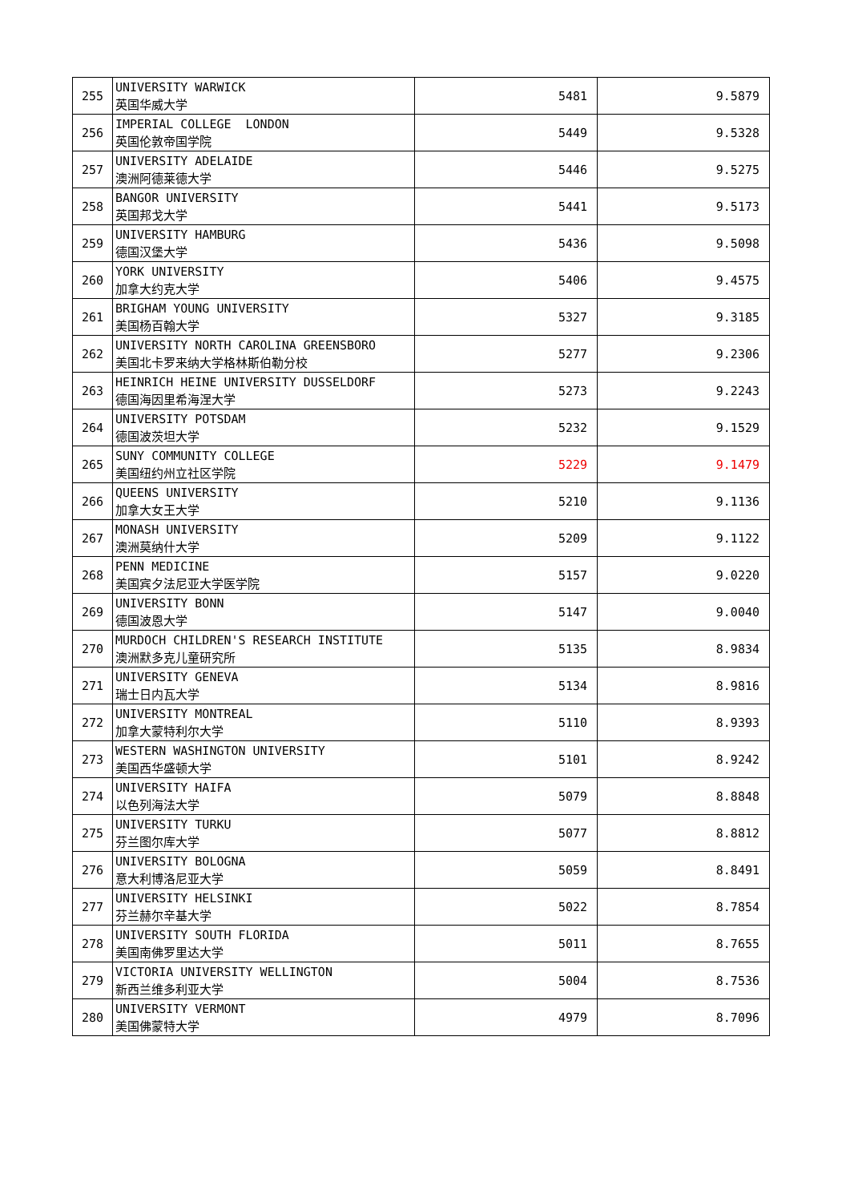| 255 | UNIVERSITY WARWICK 英国华威大学 | 5481 | 9.5879 |
| 256 | IMPERIAL COLLEGE LONDON 英国伦敦帝国学院 | 5449 | 9.5328 |
| 257 | UNIVERSITY ADELAIDE 澳洲阿德莱德大学 | 5446 | 9.5275 |
| 258 | BANGOR UNIVERSITY 英国邦戈大学 | 5441 | 9.5173 |
| 259 | UNIVERSITY HAMBURG 德国汉堡大学 | 5436 | 9.5098 |
| 260 | YORK UNIVERSITY 加拿大约克大学 | 5406 | 9.4575 |
| 261 | BRIGHAM YOUNG UNIVERSITY 美国杨百翰大学 | 5327 | 9.3185 |
| 262 | UNIVERSITY NORTH CAROLINA GREENSBORO 美国北卡罗来纳大学格林斯伯勒分校 | 5277 | 9.2306 |
| 263 | HEINRICH HEINE UNIVERSITY DUSSELDORF 德国海因里希海涅大学 | 5273 | 9.2243 |
| 264 | UNIVERSITY POTSDAM 德国波茨坦大学 | 5232 | 9.1529 |
| 265 | SUNY COMMUNITY COLLEGE 美国纽约州立社区学院 | 5229 | 9.1479 |
| 266 | QUEENS UNIVERSITY 加拿大女王大学 | 5210 | 9.1136 |
| 267 | MONASH UNIVERSITY 澳洲莫纳什大学 | 5209 | 9.1122 |
| 268 | PENN MEDICINE 美国宾夕法尼亚大学医学院 | 5157 | 9.0220 |
| 269 | UNIVERSITY BONN 德国波恩大学 | 5147 | 9.0040 |
| 270 | MURDOCH CHILDREN'S RESEARCH INSTITUTE 澳洲默多克儿童研究所 | 5135 | 8.9834 |
| 271 | UNIVERSITY GENEVA 瑞士日内瓦大学 | 5134 | 8.9816 |
| 272 | UNIVERSITY MONTREAL 加拿大蒙特利尔大学 | 5110 | 8.9393 |
| 273 | WESTERN WASHINGTON UNIVERSITY 美国西华盛顿大学 | 5101 | 8.9242 |
| 274 | UNIVERSITY HAIFA 以色列海法大学 | 5079 | 8.8848 |
| 275 | UNIVERSITY TURKU 芬兰图尔库大学 | 5077 | 8.8812 |
| 276 | UNIVERSITY BOLOGNA 意大利博洛尼亚大学 | 5059 | 8.8491 |
| 277 | UNIVERSITY HELSINKI 芬兰赫尔辛基大学 | 5022 | 8.7854 |
| 278 | UNIVERSITY SOUTH FLORIDA 美国南佛罗里达大学 | 5011 | 8.7655 |
| 279 | VICTORIA UNIVERSITY WELLINGTON 新西兰维多利亚大学 | 5004 | 8.7536 |
| 280 | UNIVERSITY VERMONT 美国佛蒙特大学 | 4979 | 8.7096 |